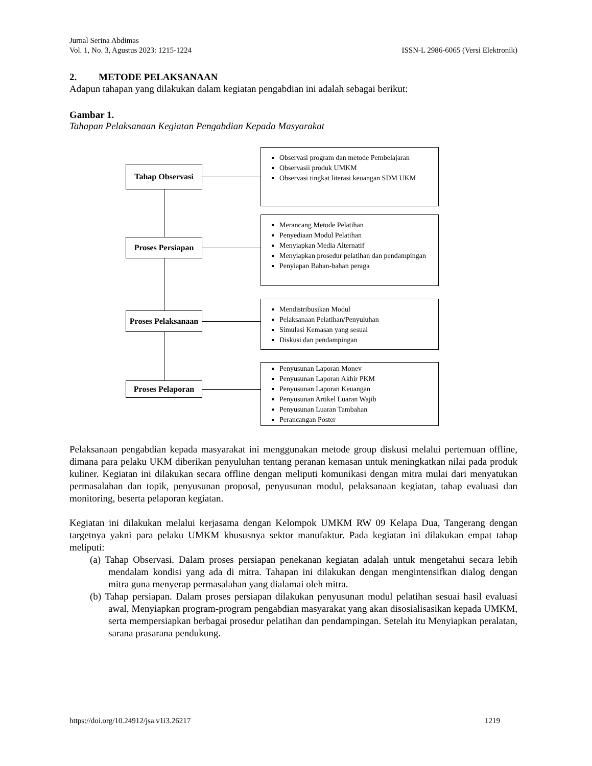Jurnal Serina Abdimas
Vol. 1, No. 3, Agustus 2023: 1215-1224 ISSN-L 2986-6065 (Versi Elektronik)
2. METODE PELAKSANAAN
Adapun tahapan yang dilakukan dalam kegiatan pengabdian ini adalah sebagai berikut:
Gambar 1.
Tahapan Pelaksanaan Kegiatan Pengabdian Kepada Masyarakat
Tahap Observasi
Observasi program dan metode Pembelajaran
Observasii produk UMKM
Observasi tingkat literasi keuangan SDM UKM
Proses Persiapan
Merancang Metode Pelatihan
Penyediaan Modul Pelatihan
Menyiapkan Media Alternatif
Menyiapkan prosedur pelatihan dan pendampingan
Penyiapan Bahan-bahan peraga
Proses Pelaksanaan
Mendistribusikan Modul
Pelaksanaan Pelatihan/Penyuluhan
Simulasi Kemasan yang sesuai
Diskusi dan pendampingan
Proses Pelaporan
Penyusunan Laporan Monev
Penyusunan Laporan Akhir PKM
Penyusunan Laporan Keuangan
Penyusunan Artikel Luaran Wajib
Penyusunan Luaran Tambahan
Perancangan Poster
Pelaksanaan pengabdian kepada masyarakat ini menggunakan metode group diskusi melalui pertemuan offline, dimana para pelaku UKM diberikan penyuluhan tentang peranan kemasan untuk meningkatkan nilai pada produk kuliner. Kegiatan ini dilakukan secara offline dengan meliputi komunikasi dengan mitra mulai dari menyatukan permasalahan dan topik, penyusunan proposal, penyusunan modul, pelaksanaan kegiatan, tahap evaluasi dan monitoring, beserta pelaporan kegiatan.
Kegiatan ini dilakukan melalui kerjasama dengan Kelompok UMKM RW 09 Kelapa Dua, Tangerang dengan targetnya yakni para pelaku UMKM khususnya sektor manufaktur. Pada kegiatan ini dilakukan empat tahap meliputi:
(a) Tahap Observasi. Dalam proses persiapan penekanan kegiatan adalah untuk mengetahui secara lebih mendalam kondisi yang ada di mitra. Tahapan ini dilakukan dengan mengintensifkan dialog dengan mitra guna menyerap permasalahan yang dialamai oleh mitra.
(b) Tahap persiapan. Dalam proses persiapan dilakukan penyusunan modul pelatihan sesuai hasil evaluasi awal, Menyiapkan program-program pengabdian masyarakat yang akan disosialisasikan kepada UMKM, serta mempersiapkan berbagai prosedur pelatihan dan pendampingan. Setelah itu Menyiapkan peralatan, sarana prasarana pendukung.
https://doi.org/10.24912/jsa.v1i3.26217 1219